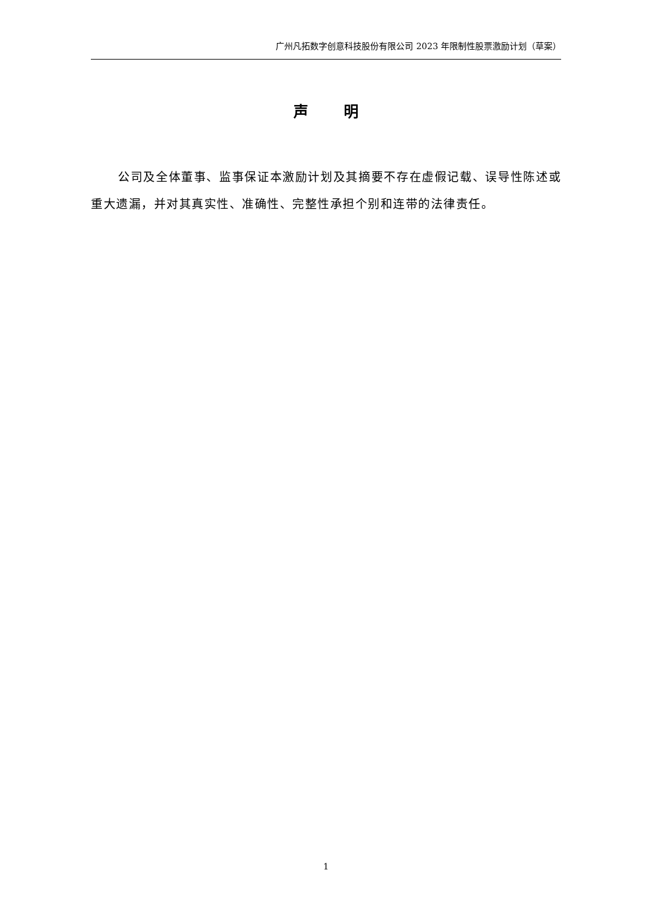广州凡拓数字创意科技股份有限公司 2023 年限制性股票激励计划（草案）
声 明
公司及全体董事、监事保证本激励计划及其摘要不存在虚假记载、误导性陈述或重大遗漏，并对其真实性、准确性、完整性承担个别和连带的法律责任。
1